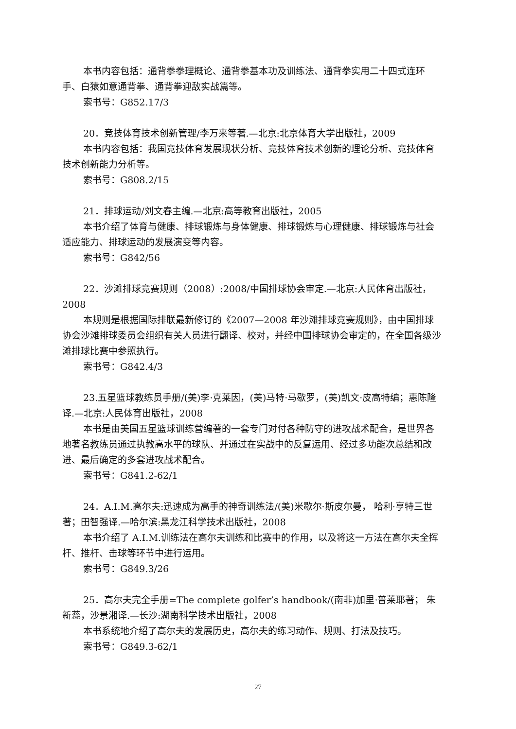本书内容包括：通背拳拳理概论、通背拳基本功及训练法、通背拳实用二十四式连环手、白猿如意通背拳、通背拳迎敌实战篇等。
索书号：G852.17/3
20．竞技体育技术创新管理/李万来等著.—北京:北京体育大学出版社，2009
本书内容包括：我国竞技体育发展现状分析、竞技体育技术创新的理论分析、竞技体育技术创新能力分析等。
索书号：G808.2/15
21．排球运动/刘文春主编.—北京:高等教育出版社，2005
本书介绍了体育与健康、排球锻炼与身体健康、排球锻炼与心理健康、排球锻炼与社会适应能力、排球运动的发展演变等内容。
索书号：G842/56
22．沙滩排球竞赛规则（2008）:2008/中国排球协会审定.—北京:人民体育出版社，2008
本规则是根据国际排联最新修订的《2007—2008 年沙滩排球竞赛规则》，由中国排球协会沙滩排球委员会组织有关人员进行翻译、校对，并经中国排球协会审定的，在全国各级沙滩排球比赛中参照执行。
索书号：G842.4/3
23.五星篮球教练员手册/(美)李·克莱因，(美)马特·马歇罗，(美)凯文·皮高特编；惠陈隆译.—北京:人民体育出版社，2008
本书是由美国五星篮球训练营编著的一套专门对付各种防守的进攻战术配合，是世界各地著名教练员通过执教高水平的球队、并通过在实战中的反复运用、经过多功能次总结和改进、最后确定的多套进攻战术配合。
索书号：G841.2-62/1
24．A.I.M.高尔夫:迅速成为高手的神奇训练法/(美)米歇尔·斯皮尔曼， 哈利·亨特三世著；田智强译.—哈尔滨:黑龙江科学技术出版社，2008
本书介绍了 A.I.M.训练法在高尔夫训练和比赛中的作用，以及将这一方法在高尔夫全挥杆、推杆、击球等环节中进行运用。
索书号：G849.3/26
25．高尔夫完全手册=The complete golfer’s handbook/(南非)加里·普莱耶著； 朱新蕊，沙景湘译.—长沙:湖南科学技术出版社，2008
本书系统地介绍了高尔夫的发展历史，高尔夫的练习动作、规则、打法及技巧。
索书号：G849.3-62/1
27